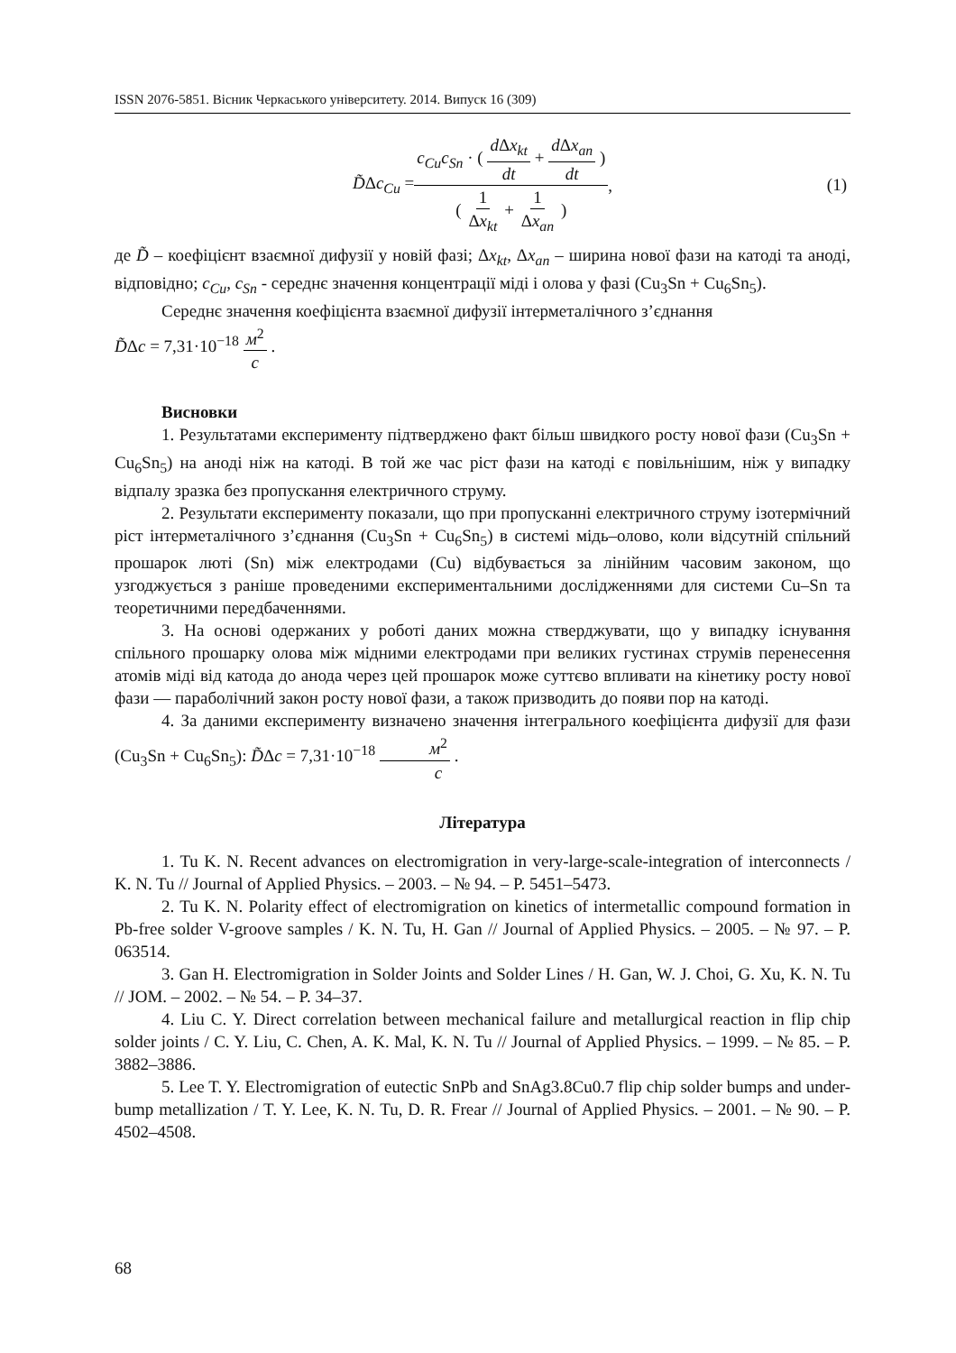ISSN 2076-5851. Вісник Черкаського університету. 2014. Випуск 16 (309)
D̃Δc<sub>Cu</sub> = c<sub>Cu</sub>c<sub>Sn</sub> · ( d Δx<sub>kt</sub> dt + d Δx<sub>an</sub> dt ) ( 1 Δx<sub>kt</sub> + 1 Δx<sub>an</sub> ),
(1)
де D̃ – коефіцієнт взаємної дифузії у новій фазі; Δx<sub>kt</sub>, Δx<sub>an</sub> – ширина нової фази на катоді та аноді, відповідно; c<sub>Cu</sub>, c<sub>Sn</sub> - середнє значення концентрації міді і олова у фазі (Cu<sub>3</sub>Sn + Cu<sub>6</sub>Sn<sub>5</sub>).
Середнє значення коефіцієнта взаємної дифузії інтерметалічного з’єднання
D̃Δc = 7,31·10<sup>−18</sup> м<sup>2</sup> c .
Висновки
1. Результатами експерименту підтверджено факт більш швидкого росту нової фази (Cu<sub>3</sub>Sn + Cu<sub>6</sub>Sn<sub>5</sub>) на аноді ніж на катоді. В той же час ріст фази на катоді є повільнішим, ніж у випадку відпалу зразка без пропускання електричного струму.
2. Результати експерименту показали, що при пропусканні електричного струму ізотермічний ріст інтерметалічного з’єднання (Cu<sub>3</sub>Sn + Cu<sub>6</sub>Sn<sub>5</sub>) в системі мідь–олово, коли відсутній спільний прошарок люті (Sn) між електродами (Cu) відбувається за лінійним часовим законом, що узгоджується з раніше проведеними експериментальними дослідженнями для системи Cu–Sn та теоретичними передбаченнями.
3. На основі одержаних у роботі даних можна стверджувати, що у випадку існування спільного прошарку олова між мідними електродами при великих густинах струмів перенесення атомів міді від катода до анода через цей прошарок може суттєво впливати на кінетику росту нової фази — параболічний закон росту нової фази, а також призводить до появи пор на катоді.
4. За даними експерименту визначено значення інтегрального коефіцієнта дифузії для фази (Cu<sub>3</sub>Sn + Cu<sub>6</sub>Sn<sub>5</sub>): D̃Δc = 7,31·10<sup>−18</sup> м<sup>2</sup> c .
Література
1. Tu K. N. Recent advances on electromigration in very-large-scale-integration of interconnects / K. N. Tu // Journal of Applied Physics. – 2003. – № 94. – P. 5451–5473.
2. Tu K. N. Polarity effect of electromigration on kinetics of intermetallic compound formation in Pb-free solder V-groove samples / K. N. Tu, H. Gan // Journal of Applied Physics. – 2005. – № 97. – P. 063514.
3. Gan H. Electromigration in Solder Joints and Solder Lines / H. Gan, W. J. Choi, G. Xu, K. N. Tu // JOM. – 2002. – № 54. – P. 34–37.
4. Liu C. Y. Direct correlation between mechanical failure and metallurgical reaction in flip chip solder joints / C. Y. Liu, C. Chen, A. K. Mal, K. N. Tu // Journal of Applied Physics. – 1999. – № 85. – P. 3882–3886.
5. Lee T. Y. Electromigration of eutectic SnPb and SnAg3.8Cu0.7 flip chip solder bumps and under-bump metallization / T. Y. Lee, K. N. Tu, D. R. Frear // Journal of Applied Physics. – 2001. – № 90. – P. 4502–4508.
68